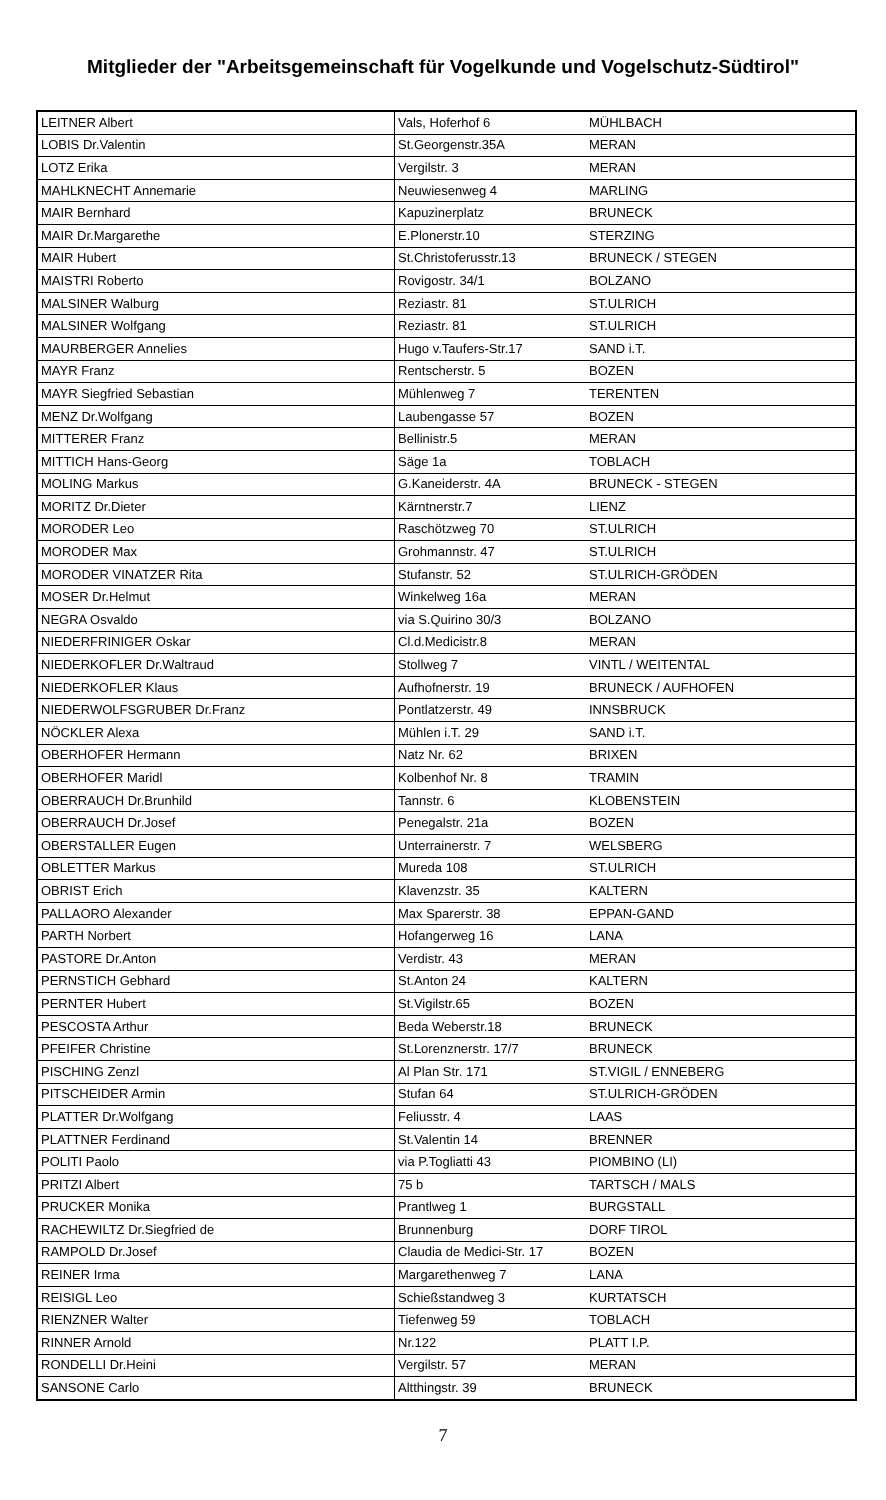Mitglieder der "Arbeitsgemeinschaft für Vogelkunde und Vogelschutz-Südtirol"
| LEITNER Albert | Vals, Hoferhof 6 | MÜHLBACH |
| LOBIS Dr.Valentin | St.Georgenstr.35A | MERAN |
| LOTZ Erika | Vergilstr. 3 | MERAN |
| MAHLKNECHT Annemarie | Neuwiesenweg 4 | MARLING |
| MAIR Bernhard | Kapuzinerplatz | BRUNECK |
| MAIR Dr.Margarethe | E.Plonerstr.10 | STERZING |
| MAIR Hubert | St.Christoferusstr.13 | BRUNECK / STEGEN |
| MAISTRI Roberto | Rovigostr. 34/1 | BOLZANO |
| MALSINER Walburg | Reziastr. 81 | ST.ULRICH |
| MALSINER Wolfgang | Reziastr. 81 | ST.ULRICH |
| MAURBERGER Annelies | Hugo v.Taufers-Str.17 | SAND i.T. |
| MAYR Franz | Rentscherstr. 5 | BOZEN |
| MAYR Siegfried Sebastian | Mühlenweg 7 | TERENTEN |
| MENZ Dr.Wolfgang | Laubengasse 57 | BOZEN |
| MITTERER Franz | Bellinistr.5 | MERAN |
| MITTICH Hans-Georg | Säge 1a | TOBLACH |
| MOLING Markus | G.Kaneiderstr. 4A | BRUNECK - STEGEN |
| MORITZ Dr.Dieter | Kärntnerstr.7 | LIENZ |
| MORODER Leo | Raschötzweg 70 | ST.ULRICH |
| MORODER Max | Grohmannstr. 47 | ST.ULRICH |
| MORODER VINATZER Rita | Stufanstr. 52 | ST.ULRICH-GRÖDEN |
| MOSER Dr.Helmut | Winkelweg 16a | MERAN |
| NEGRA Osvaldo | via S.Quirino 30/3 | BOLZANO |
| NIEDERFRINIGER Oskar | Cl.d.Medicistr.8 | MERAN |
| NIEDERKOFLER Dr.Waltraud | Stollweg 7 | VINTL / WEITENTAL |
| NIEDERKOFLER Klaus | Aufhofnerstr. 19 | BRUNECK / AUFHOFEN |
| NIEDERWOLFSGRUBER Dr.Franz | Pontlatzerstr. 49 | INNSBRUCK |
| NÖCKLER Alexa | Mühlen i.T. 29 | SAND i.T. |
| OBERHOFER Hermann | Natz Nr. 62 | BRIXEN |
| OBERHOFER Maridl | Kolbenhof Nr. 8 | TRAMIN |
| OBERRAUCH Dr.Brunhild | Tannstr. 6 | KLOBENSTEIN |
| OBERRAUCH Dr.Josef | Penegalstr. 21a | BOZEN |
| OBERSTALLER Eugen | Unterrainerstr. 7 | WELSBERG |
| OBLETTER Markus | Mureda 108 | ST.ULRICH |
| OBRIST Erich | Klavenzstr. 35 | KALTERN |
| PALLAORO Alexander | Max Sparerstr. 38 | EPPAN-GAND |
| PARTH Norbert | Hofangerweg 16 | LANA |
| PASTORE Dr.Anton | Verdistr. 43 | MERAN |
| PERNSTICH Gebhard | St.Anton 24 | KALTERN |
| PERNTER Hubert | St.Vigilstr.65 | BOZEN |
| PESCOSTA Arthur | Beda Weberstr.18 | BRUNECK |
| PFEIFER Christine | St.Lorenznerstr. 17/7 | BRUNECK |
| PISCHING Zenzl | Al Plan Str. 171 | ST.VIGIL / ENNEBERG |
| PITSCHEIDER Armin | Stufan 64 | ST.ULRICH-GRÖDEN |
| PLATTER Dr.Wolfgang | Feliusstr. 4 | LAAS |
| PLATTNER Ferdinand | St.Valentin 14 | BRENNER |
| POLITI Paolo | via P.Togliatti 43 | PIOMBINO (LI) |
| PRITZI Albert | 75 b | TARTSCH / MALS |
| PRUCKER Monika | Prantlweg 1 | BURGSTALL |
| RACHEWILTZ Dr.Siegfried de | Brunnenburg | DORF TIROL |
| RAMPOLD Dr.Josef | Claudia de Medici-Str. 17 | BOZEN |
| REINER Irma | Margarethenweg 7 | LANA |
| REISIGL Leo | Schießstandweg 3 | KURTATSCH |
| RIENZNER Walter | Tiefenweg 59 | TOBLACH |
| RINNER Arnold | Nr.122 | PLATT I.P. |
| RONDELLI Dr.Heini | Vergilstr. 57 | MERAN |
| SANSONE Carlo | Altthingstr. 39 | BRUNECK |
7